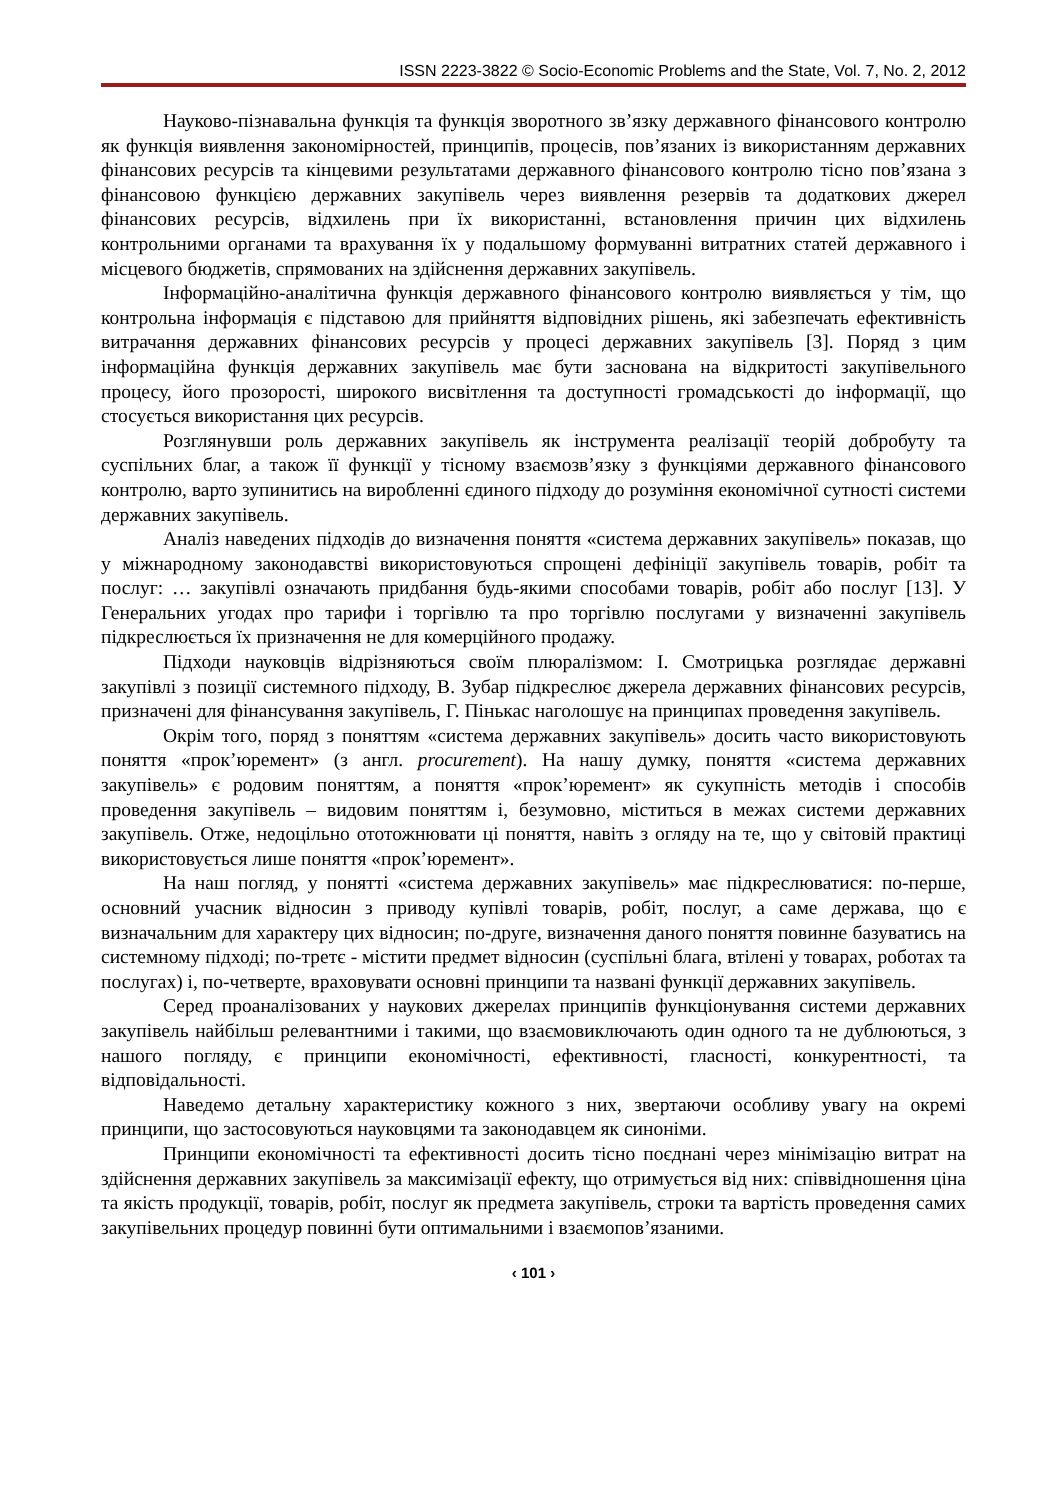ISSN 2223-3822 © Socio-Economic Problems and the State, Vol. 7, No. 2, 2012
Науково-пізнавальна функція та функція зворотного зв’язку державного фінансового контролю як функція виявлення закономірностей, принципів, процесів, пов’язаних із використанням державних фінансових ресурсів та кінцевими результатами державного фінансового контролю тісно пов’язана з фінансовою функцією державних закупівель через виявлення резервів та додаткових джерел фінансових ресурсів, відхилень при їх використанні, встановлення причин цих відхилень контрольними органами та врахування їх у подальшому формуванні витратних статей державного і місцевого бюджетів, спрямованих на здійснення державних закупівель.
Інформаційно-аналітична функція державного фінансового контролю виявляється у тім, що контрольна інформація є підставою для прийняття відповідних рішень, які забезпечать ефективність витрачання державних фінансових ресурсів у процесі державних закупівель [3]. Поряд з цим інформаційна функція державних закупівель має бути заснована на відкритості закупівельного процесу, його прозорості, широкого висвітлення та доступності громадськості до інформації, що стосується використання цих ресурсів.
Розглянувши роль державних закупівель як інструмента реалізації теорій добробуту та суспільних благ, а також її функції у тісному взаємозв’язку з функціями державного фінансового контролю, варто зупинитись на виробленні єдиного підходу до розуміння економічної сутності системи державних закупівель.
Аналіз наведених підходів до визначення поняття «система державних закупівель» показав, що у міжнародному законодавстві використовуються спрощені дефініції закупівель товарів, робіт та послуг: … закупівлі означають придбання будь-якими способами товарів, робіт або послуг [13]. У Генеральних угодах про тарифи і торгівлю та про торгівлю послугами у визначенні закупівель підкреслюється їх призначення не для комерційного продажу.
Підходи науковців відрізняються своїм плюралізмом: І. Смотрицька розглядає державні закупівлі з позиції системного підходу, В. Зубар підкреслює джерела державних фінансових ресурсів, призначені для фінансування закупівель, Г. Пінькас наголошує на принципах проведення закупівель.
Окрім того, поряд з поняттям «система державних закупівель» досить часто використовують поняття «прок’юремент» (з англ. procurement). На нашу думку, поняття «система державних закупівель» є родовим поняттям, а поняття «прок’юремент» як сукупність методів і способів проведення закупівель – видовим поняттям і, безумовно, міститься в межах системи державних закупівель. Отже, недоцільно ототожнювати ці поняття, навіть з огляду на те, що у світовій практиці використовується лише поняття «прок’юремент».
На наш погляд, у понятті «система державних закупівель» має підкреслюватися: по-перше, основний учасник відносин з приводу купівлі товарів, робіт, послуг, а саме держава, що є визначальним для характеру цих відносин; по-друге, визначення даного поняття повинне базуватись на системному підході; по-третє - містити предмет відносин (суспільні блага, втілені у товарах, роботах та послугах) і, по-четверте, враховувати основні принципи та названі функції державних закупівель.
Серед проаналізованих у наукових джерелах принципів функціонування системи державних закупівель найбільш релевантними і такими, що взаємовиключають один одного та не дублюються, з нашого погляду, є принципи економічності, ефективності, гласності, конкурентності, та відповідальності.
Наведемо детальну характеристику кожного з них, звертаючи особливу увагу на окремі принципи, що застосовуються науковцями та законодавцем як синоніми.
Принципи економічності та ефективності досить тісно поєднані через мінімізацію витрат на здійснення державних закупівель за максимізації ефекту, що отримується від них: співвідношення ціна та якість продукції, товарів, робіт, послуг як предмета закупівель, строки та вартість проведення самих закупівельних процедур повинні бути оптимальними і взаємопов’язаними.
‹ 101 ›